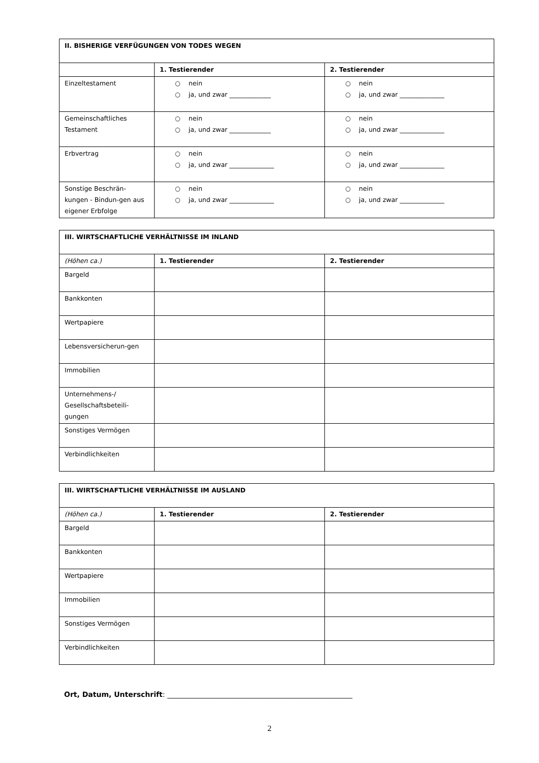| II. BISHERIGE VERFÜGUNGEN VON TODES WEGEN | | |
| --- | --- | --- |
| | 1. Testierender | 2. Testierender |
| Einzeltestament | ○ nein ○ ja, und zwar _____________ | ○ nein ○ ja, und zwar ______________ |
| Gemeinschaftliches Testament | ○ nein ○ ja, und zwar _____________ | ○ nein ○ ja, und zwar ______________ |
| Erbvertrag | ○ nein ○ ja, und zwar ______________ | ○ nein ○ ja, und zwar ______________ |
| Sonstige Beschrän-kungen - Bindun-gen aus eigener Erbfolge | ○ nein ○ ja, und zwar ______________ | ○ nein ○ ja, und zwar ______________ |
| III. WIRTSCHAFTLICHE VERHÄLTNISSE IM INLAND | | |
| --- | --- | --- |
| (Höhen ca.) | 1. Testierender | 2. Testierender |
| Bargeld | | |
| Bankkonten | | |
| Wertpapiere | | |
| Lebensversicherun-gen | | |
| Immobilien | | |
| Unternehmens-/ Gesellschaftsbeteili-gungen | | |
| Sonstiges Vermögen | | |
| Verbindlichkeiten | | |
| III. WIRTSCHAFTLICHE VERHÄLTNISSE IM AUSLAND | | |
| --- | --- | --- |
| (Höhen ca.) | 1. Testierender | 2. Testierender |
| Bargeld | | |
| Bankkonten | | |
| Wertpapiere | | |
| Immobilien | | |
| Sonstiges Vermögen | | |
| Verbindlichkeiten | | |
Ort, Datum, Unterschrift: ____________________________________________________
2